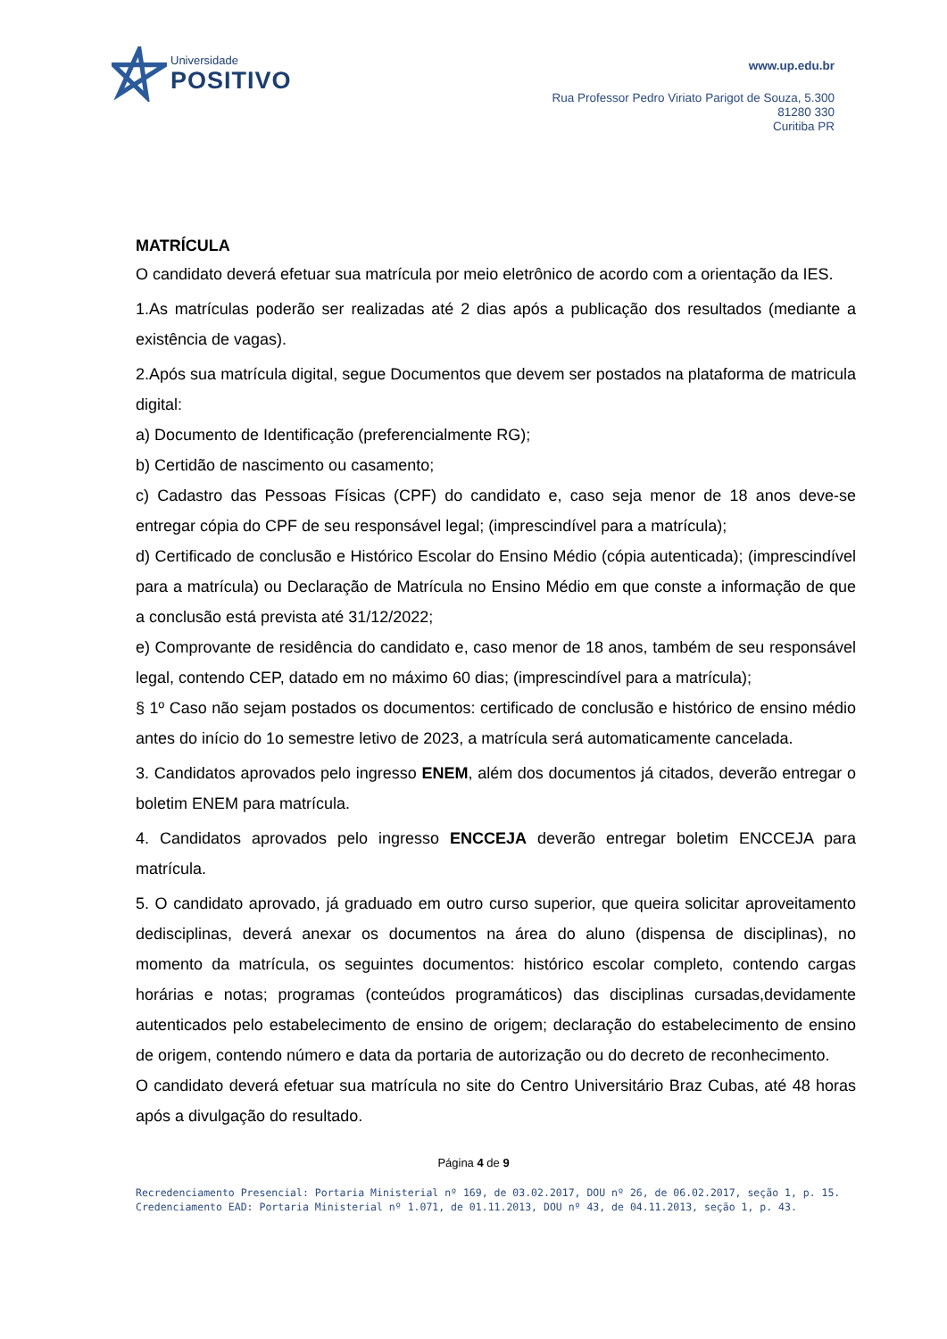Universidade
POSITIVO
www.up.edu.br
Rua Professor Pedro Viriato Parigot de Souza, 5.300
81280 330
Curitiba PR
MATRÍCULA
O candidato deverá efetuar sua matrícula por meio eletrônico de acordo com a orientação da IES.
1.As matrículas poderão ser realizadas até 2 dias após a publicação dos resultados (mediante a existência de vagas).
2.Após sua matrícula digital, segue Documentos que devem ser postados na plataforma de matricula digital:
a) Documento de Identificação (preferencialmente RG);
b) Certidão de nascimento ou casamento;
c) Cadastro das Pessoas Físicas (CPF) do candidato e, caso seja menor de 18 anos deve-se entregar cópia do CPF de seu responsável legal; (imprescindível para a matrícula);
d) Certificado de conclusão e Histórico Escolar do Ensino Médio (cópia autenticada); (imprescindível para a matrícula) ou Declaração de Matrícula no Ensino Médio em que conste a informação de que a conclusão está prevista até 31/12/2022;
e) Comprovante de residência do candidato e, caso menor de 18 anos, também de seu responsável legal, contendo CEP, datado em no máximo 60 dias; (imprescindível para a matrícula);
§ 1º Caso não sejam postados os documentos: certificado de conclusão e histórico de ensino médio antes do início do 1o semestre letivo de 2023, a matrícula será automaticamente cancelada.
3. Candidatos aprovados pelo ingresso ENEM, além dos documentos já citados, deverão entregar o boletim ENEM para matrícula.
4. Candidatos aprovados pelo ingresso ENCCEJA deverão entregar boletim ENCCEJA para matrícula.
5. O candidato aprovado, já graduado em outro curso superior, que queira solicitar aproveitamento dedisciplinas, deverá anexar os documentos na área do aluno (dispensa de disciplinas), no momento da matrícula, os seguintes documentos: histórico escolar completo, contendo cargas horárias e notas; programas (conteúdos programáticos) das disciplinas cursadas,devidamente autenticados pelo estabelecimento de ensino de origem; declaração do estabelecimento de ensino de origem, contendo número e data da portaria de autorização ou do decreto de reconhecimento.
O candidato deverá efetuar sua matrícula no site do Centro Universitário Braz Cubas, até 48 horas após a divulgação do resultado.
Página 4 de 9
Recredenciamento Presencial: Portaria Ministerial nº 169, de 03.02.2017, DOU nº 26, de 06.02.2017, seção 1, p. 15.
Credenciamento EAD: Portaria Ministerial nº 1.071, de 01.11.2013, DOU nº 43, de 04.11.2013, seção 1, p. 43.